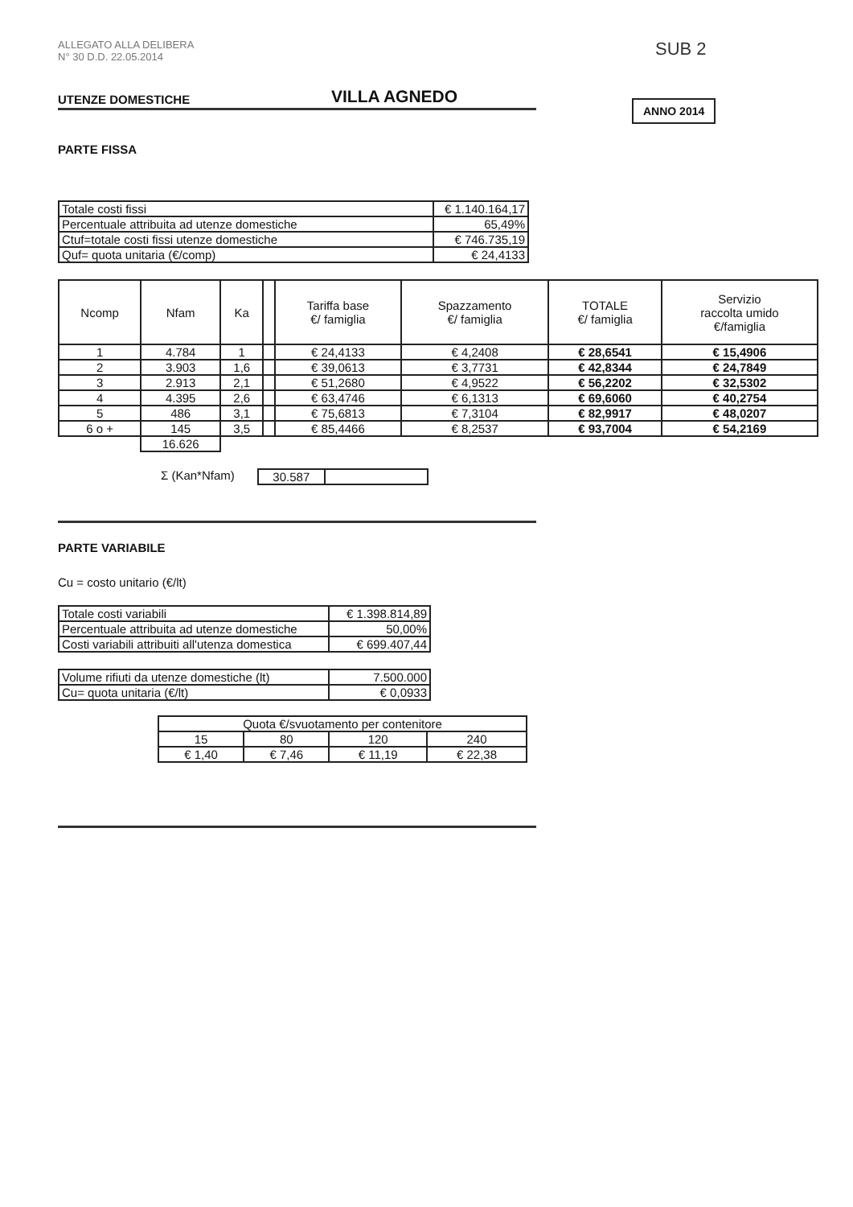SUB 2
ANNO 2014
ALLEGATO ALLA DELIBERA
N° 30 D.D. 22.05.2014
UTENZE DOMESTICHE
VILLA AGNEDO
PARTE FISSA
| Totale costi fissi | € 1.140.164,17 |
| Percentuale attribuita ad utenze domestiche | 65,49% |
| Ctuf=totale costi fissi utenze domestiche | € 746.735,19 |
| Quf= quota unitaria (€/comp) | € 24,4133 |
| Ncomp | Nfam | Ka | | Tariffa base €/ famiglia | Spazzamento €/ famiglia | TOTALE €/ famiglia | Servizio raccolta umido €/famiglia |
| --- | --- | --- | --- | --- | --- | --- | --- |
| 1 | 4.784 | 1 | | € 24,4133 | € 4,2408 | € 28,6541 | € 15,4906 |
| 2 | 3.903 | 1,6 | | € 39,0613 | € 3,7731 | € 42,8344 | € 24,7849 |
| 3 | 2.913 | 2,1 | | € 51,2680 | € 4,9522 | € 56,2202 | € 32,5302 |
| 4 | 4.395 | 2,6 | | € 63,4746 | € 6,1313 | € 69,6060 | € 40,2754 |
| 5 | 486 | 3,1 | | € 75,6813 | € 7,3104 | € 82,9917 | € 48,0207 |
| 6 o + | 145 | 3,5 | | € 85,4466 | € 8,2537 | € 93,7004 | € 54,2169 |
| | 16.626 | | | | | | |
Σ (Kan*Nfam)
| 30.587 | |
PARTE VARIABILE
Cu = costo unitario (€/lt)
| Totale costi variabili | € 1.398.814,89 |
| Percentuale attribuita ad utenze domestiche | 50,00% |
| Costi variabili attribuiti all'utenza domestica | € 699.407,44 |
| Volume rifiuti da utenze domestiche (lt) | 7.500.000 |
| Cu= quota unitaria (€/lt) | € 0,0933 |
| Quota €/svuotamento per contenitore | | | |
| 15 | 80 | 120 | 240 |
| € 1,40 | € 7,46 | € 11,19 | € 22,38 |